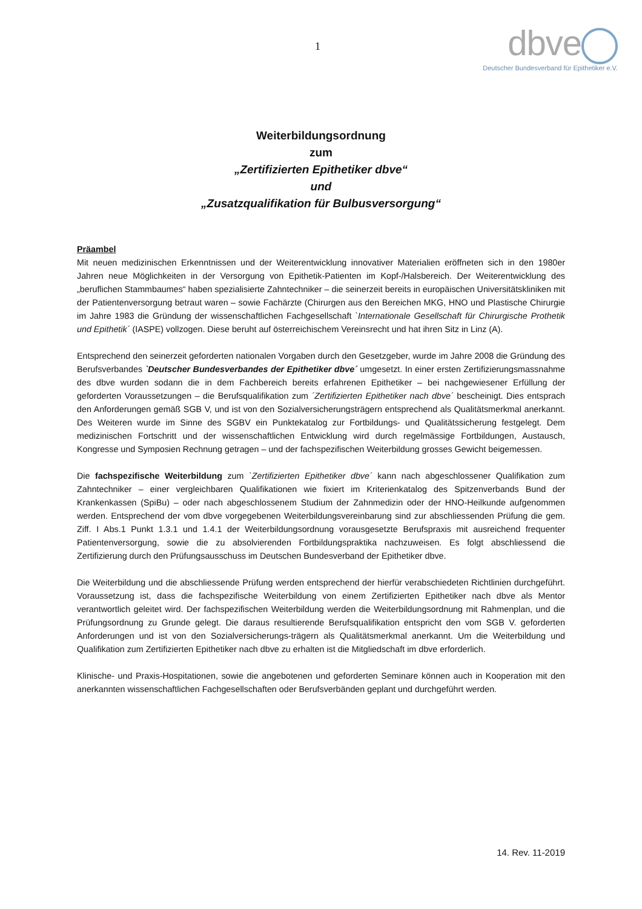1
dbve
Deutscher Bundesverband für Epithetiker e.V.
Weiterbildungsordnung
zum
„Zertifizierten Epithetiker dbve“
und
„Zusatzqualifikation für Bulbusversorgung“
Präambel
Mit neuen medizinischen Erkenntnissen und der Weiterentwicklung innovativer Materialien eröffneten sich in den 1980er Jahren neue Möglichkeiten in der Versorgung von Epithetik-Patienten im Kopf-/Halsbereich. Der Weiterentwicklung des „beruflichen Stammbaumes“ haben spezialisierte Zahntechniker – die seinerzeit bereits in europäischen Universitätskliniken mit der Patientenversorgung betraut waren – sowie Fachärzte (Chirurgen aus den Bereichen MKG, HNO und Plastische Chirurgie im Jahre 1983 die Gründung der wissenschaftlichen Fachgesellschaft `Internationale Gesellschaft für Chirurgische Prothetik und Epithetik´ (IASPE) vollzogen. Diese beruht auf österreichischem Vereinsrecht und hat ihren Sitz in Linz (A).
Entsprechend den seinerzeit geforderten nationalen Vorgaben durch den Gesetzgeber, wurde im Jahre 2008 die Gründung des Berufsverbandes `Deutscher Bundesverbandes der Epithetiker dbve´ umgesetzt. In einer ersten Zertifizierungsmassnahme des dbve wurden sodann die in dem Fachbereich bereits erfahrenen Epithetiker – bei nachgewiesener Erfüllung der geforderten Voraussetzungen – die Berufsqualifikation zum ´Zertifizierten Epithetiker nach dbve´ bescheinigt. Dies entsprach den Anforderungen gemäß SGB V, und ist von den Sozialversicherungsträgern entsprechend als Qualitätsmerkmal anerkannt. Des Weiteren wurde im Sinne des SGBV ein Punktekatalog zur Fortbildungs- und Qualitätssicherung festgelegt. Dem medizinischen Fortschritt und der wissenschaftlichen Entwicklung wird durch regelmässige Fortbildungen, Austausch, Kongresse und Symposien Rechnung getragen – und der fachspezifischen Weiterbildung grosses Gewicht beigemessen.
Die fachspezifische Weiterbildung zum `Zertifizierten Epithetiker dbve´ kann nach abgeschlossener Qualifikation zum Zahntechniker – einer vergleichbaren Qualifikationen wie fixiert im Kriterienkatalog des Spitzenverbands Bund der Krankenkassen (SpiBu) – oder nach abgeschlossenem Studium der Zahnmedizin oder der HNO-Heilkunde aufgenommen werden. Entsprechend der vom dbve vorgegebenen Weiterbildungsvereinbarung sind zur abschliessenden Prüfung die gem. Ziff. I Abs.1 Punkt 1.3.1 und 1.4.1 der Weiterbildungsordnung vorausgesetzte Berufspraxis mit ausreichend frequenter Patientenversorgung, sowie die zu absolvierenden Fortbildungspraktika nachzuweisen. Es folgt abschliessend die Zertifizierung durch den Prüfungsausschuss im Deutschen Bundesverband der Epithetiker dbve.
Die Weiterbildung und die abschliessende Prüfung werden entsprechend der hierfür verabschiedeten Richtlinien durchgeführt. Voraussetzung ist, dass die fachspezifische Weiterbildung von einem Zertifizierten Epithetiker nach dbve als Mentor verantwortlich geleitet wird. Der fachspezifischen Weiterbildung werden die Weiterbildungsordnung mit Rahmenplan, und die Prüfungsordnung zu Grunde gelegt. Die daraus resultierende Berufsqualifikation entspricht den vom SGB V. geforderten Anforderungen und ist von den Sozialversicherungs-trägern als Qualitätsmerkmal anerkannt. Um die Weiterbildung und Qualifikation zum Zertifizierten Epithetiker nach dbve zu erhalten ist die Mitgliedschaft im dbve erforderlich.
Klinische- und Praxis-Hospitationen, sowie die angebotenen und geforderten Seminare können auch in Kooperation mit den anerkannten wissenschaftlichen Fachgesellschaften oder Berufsverbänden geplant und durchgeführt werden.
14. Rev. 11-2019